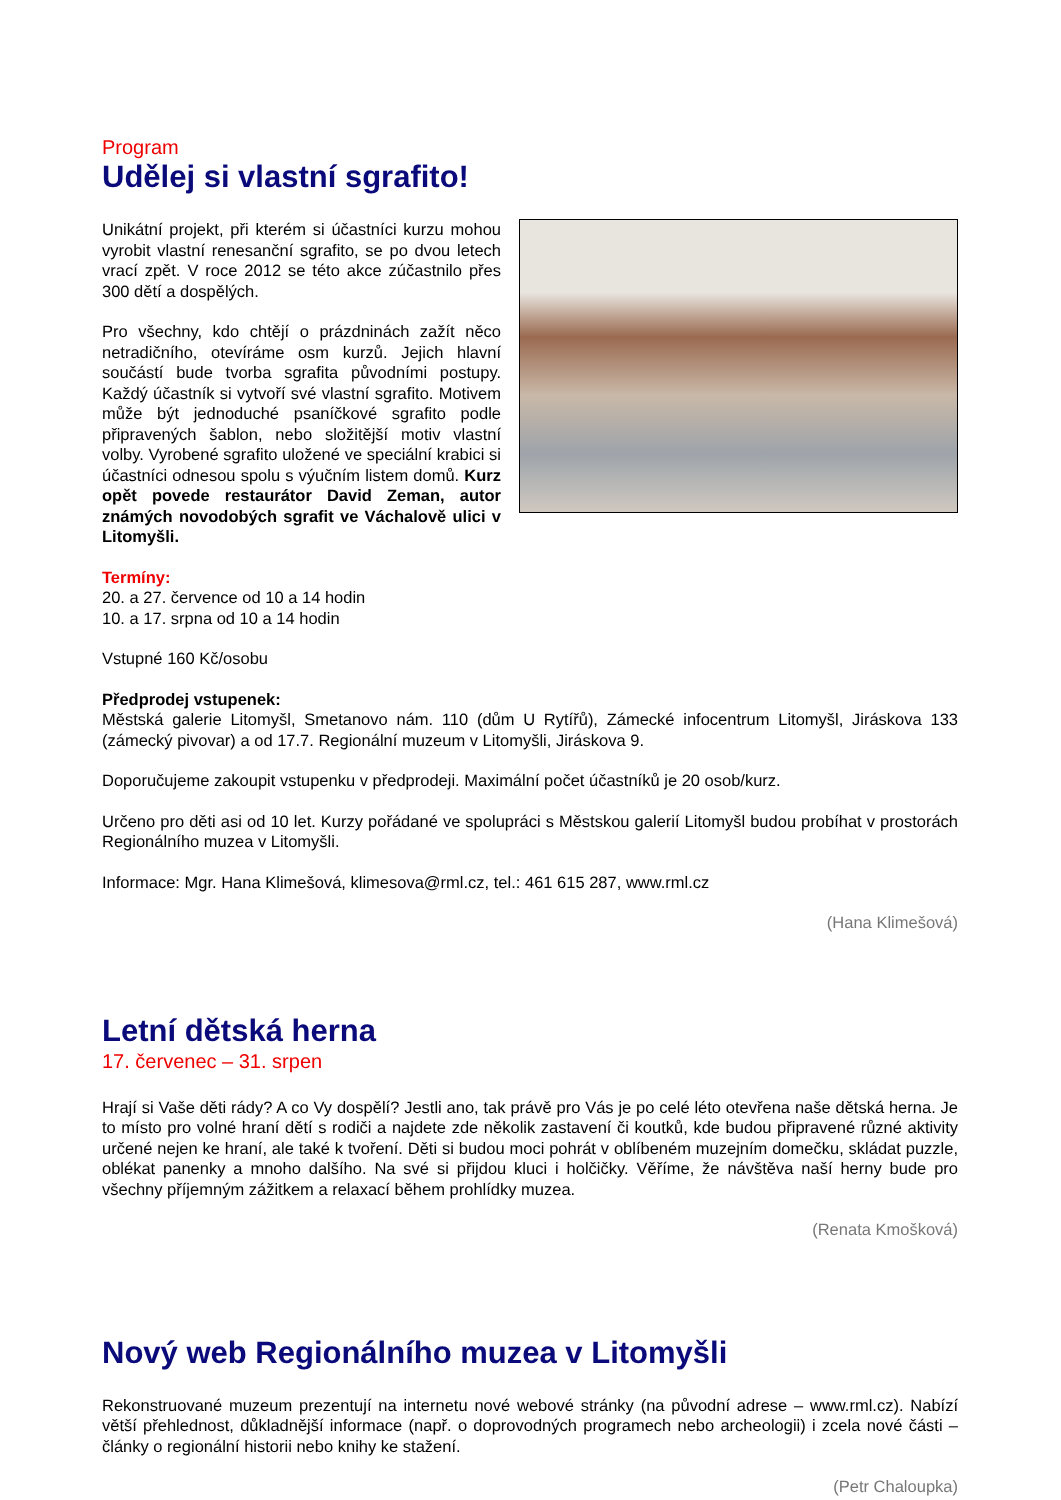Program
Udělej si vlastní sgrafito!
Unikátní projekt, při kterém si účastníci kurzu mohou vyrobit vlastní renesanční sgrafito, se po dvou letech vrací zpět. V roce 2012 se této akce zúčastnilo přes 300 dětí a dospělých.
Pro všechny, kdo chtějí o prázdninách zažít něco netradičního, otevíráme osm kurzů. Jejich hlavní součástí bude tvorba sgrafita původními postupy. Každý účastník si vytvoří své vlastní sgrafito. Motivem může být jednoduché psaníčkové sgrafito podle připravených šablon, nebo složitější motiv vlastní volby. Vyrobené sgrafito uložené ve speciální krabici si účastníci odnesou spolu s výučním listem domů. Kurz opět povede restaurátor David Zeman, autor známých novodobých sgrafit ve Váchalově ulici v Litomyšli.
Termíny:
20. a 27. července od 10 a 14 hodin
10. a 17. srpna od 10 a 14 hodin
Vstupné 160 Kč/osobu
Předprodej vstupenek:
Městská galerie Litomyšl, Smetanovo nám. 110 (dům U Rytířů), Zámecké infocentrum Litomyšl, Jiráskova 133 (zámecký pivovar) a od 17.7. Regionální muzeum v Litomyšli, Jiráskova 9.
Doporučujeme zakoupit vstupenku v předprodeji. Maximální počet účastníků je 20 osob/kurz.
Určeno pro děti asi od 10 let. Kurzy pořádané ve spolupráci s Městskou galerií Litomyšl budou probíhat v prostorách Regionálního muzea v Litomyšli.
Informace: Mgr. Hana Klimešová, klimesova@rml.cz, tel.: 461 615 287, www.rml.cz
(Hana Klimešová)
Letní dětská herna
17. červenec – 31. srpen
Hrají si Vaše děti rády? A co Vy dospělí? Jestli ano, tak právě pro Vás je po celé léto otevřena naše dětská herna. Je to místo pro volné hraní dětí s rodiči a najdete zde několik zastavení či koutků, kde budou připravené různé aktivity určené nejen ke hraní, ale také k tvoření. Děti si budou moci pohrát v oblíbeném muzejním domečku, skládat puzzle, oblékat panenky a mnoho dalšího. Na své si přijdou kluci i holčičky. Věříme, že návštěva naší herny bude pro všechny příjemným zážitkem a relaxací během prohlídky muzea.
(Renata Kmošková)
Nový web Regionálního muzea v Litomyšli
Rekonstruované muzeum prezentují na internetu nové webové stránky (na původní adrese – www.rml.cz). Nabízí větší přehlednost, důkladnější informace (např. o doprovodných programech nebo archeologii) i zcela nové části – články o regionální historii nebo knihy ke stažení.
(Petr Chaloupka)